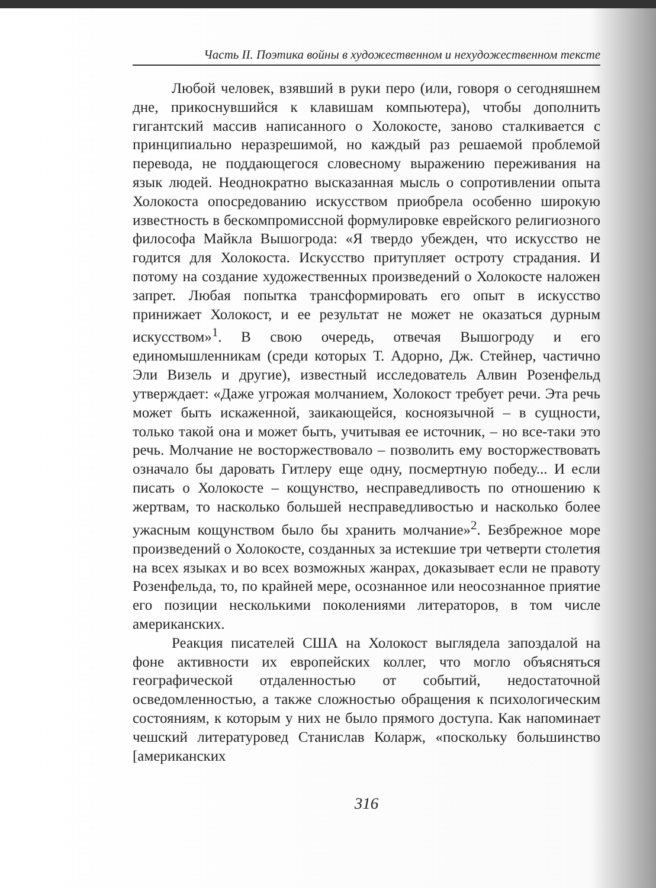Часть II. Поэтика войны в художественном и нехудожественном тексте
Любой человек, взявший в руки перо (или, говоря о сегодняшнем дне, прикоснувшийся к клавишам компьютера), чтобы дополнить гигантский массив написанного о Холокосте, заново сталкивается с принципиально неразрешимой, но каждый раз решаемой проблемой перевода, не поддающегося словесному выражению переживания на язык людей. Неоднократно высказанная мысль о сопротивлении опыта Холокоста опосредованию искусством приобрела особенно широкую известность в бескомпромиссной формулировке еврейского религиозного философа Майкла Вышогрода: «Я твердо убежден, что искусство не годится для Холокоста. Искусство притупляет остроту страдания. И потому на создание художественных произведений о Холокосте наложен запрет. Любая попытка трансформировать его опыт в искусство принижает Холокост, и ее результат не может не оказаться дурным искусством»<sup>1</sup>. В свою очередь, отвечая Вышогроду и его единомышленникам (среди которых Т. Адорно, Дж. Стейнер, частично Эли Визель и другие), известный исследователь Алвин Розенфельд утверждает: «Даже угрожая молчанием, Холокост требует речи. Эта речь может быть искаженной, заикающейся, косноязычной – в сущности, только такой она и может быть, учитывая ее источник, – но все-таки это речь. Молчание не восторжествовало – позволить ему восторжествовать означало бы даровать Гитлеру еще одну, посмертную победу... И если писать о Холокосте – кощунство, несправедливость по отношению к жертвам, то насколько большей несправедливостью и насколько более ужасным кощунством было бы хранить молчание»<sup>2</sup>. Безбрежное море произведений о Холокосте, созданных за истекшие три четверти столетия на всех языках и во всех возможных жанрах, доказывает если не правоту Розенфельда, то, по крайней мере, осознанное или неосознанное приятие его позиции несколькими поколениями литераторов, в том числе американских.
Реакция писателей США на Холокост выглядела запоздалой на фоне активности их европейских коллег, что могло объясняться географической отдаленностью от событий, недостаточной осведомленностью, а также сложностью обращения к психологическим состояниям, к которым у них не было прямого доступа. Как напоминает чешский литературовед Станислав Коларж, «поскольку большинство [американских
316